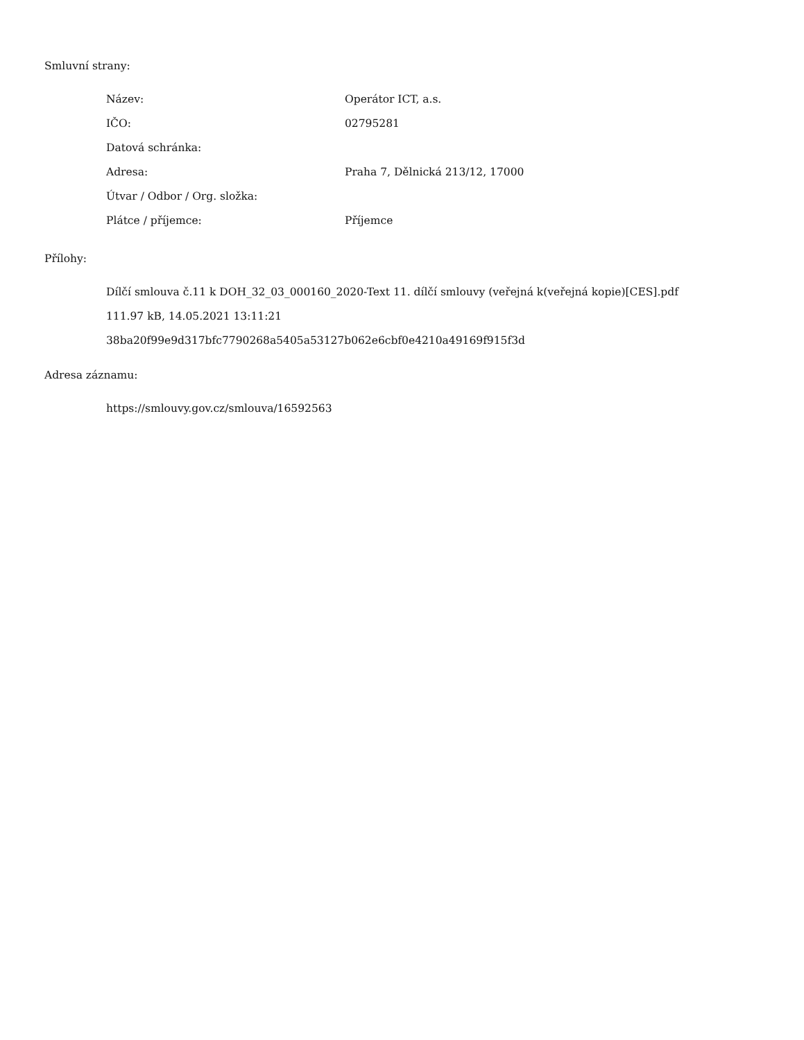Smluvní strany:
| Název: | Operátor ICT, a.s. |
| IČO: | 02795281 |
| Datová schránka: | |
| Adresa: | Praha 7, Dělnická 213/12, 17000 |
| Útvar / Odbor / Org. složka: | |
| Plátce / příjemce: | Příjemce |
Přílohy:
Dílčí smlouva č.11 k DOH_32_03_000160_2020-Text 11. dílčí smlouvy (veřejná k(veřejná kopie)[CES].pdf
111.97 kB, 14.05.2021 13:11:21
38ba20f99e9d317bfc7790268a5405a53127b062e6cbf0e4210a49169f915f3d
Adresa záznamu:
https://smlouvy.gov.cz/smlouva/16592563